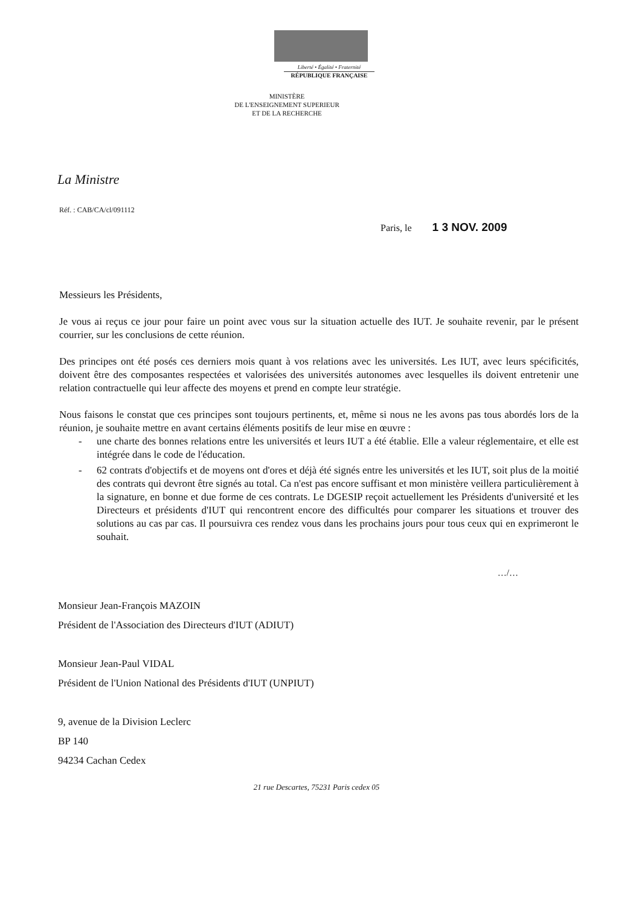Liberté • Égalité • Fraternité
RÉPUBLIQUE FRANÇAISE
MINISTÈRE
DE L'ENSEIGNEMENT SUPERIEUR
ET DE LA RECHERCHE
La Ministre
Réf. : CAB/CA/cl/091112
Paris, le 1 3 NOV. 2009
Messieurs les Présidents,
Je vous ai reçus ce jour pour faire un point avec vous sur la situation actuelle des IUT. Je souhaite revenir, par le présent courrier, sur les conclusions de cette réunion.
Des principes ont été posés ces derniers mois quant à vos relations avec les universités. Les IUT, avec leurs spécificités, doivent être des composantes respectées et valorisées des universités autonomes avec lesquelles ils doivent entretenir une relation contractuelle qui leur affecte des moyens et prend en compte leur stratégie.
Nous faisons le constat que ces principes sont toujours pertinents, et, même si nous ne les avons pas tous abordés lors de la réunion, je souhaite mettre en avant certains éléments positifs de leur mise en œuvre :
- une charte des bonnes relations entre les universités et leurs IUT a été établie. Elle a valeur réglementaire, et elle est intégrée dans le code de l'éducation.
- 62 contrats d'objectifs et de moyens ont d'ores et déjà été signés entre les universités et les IUT, soit plus de la moitié des contrats qui devront être signés au total. Ca n'est pas encore suffisant et mon ministère veillera particulièrement à la signature, en bonne et due forme de ces contrats. Le DGESIP reçoit actuellement les Présidents d'université et les Directeurs et présidents d'IUT qui rencontrent encore des difficultés pour comparer les situations et trouver des solutions au cas par cas. Il poursuivra ces rendez vous dans les prochains jours pour tous ceux qui en exprimeront le souhait.
…/…
Monsieur Jean-François MAZOIN
Président de l'Association des Directeurs d'IUT (ADIUT)
Monsieur Jean-Paul VIDAL
Président de l'Union National des Présidents d'IUT (UNPIUT)
9, avenue de la Division Leclerc
BP 140
94234 Cachan Cedex
21 rue Descartes, 75231 Paris cedex 05